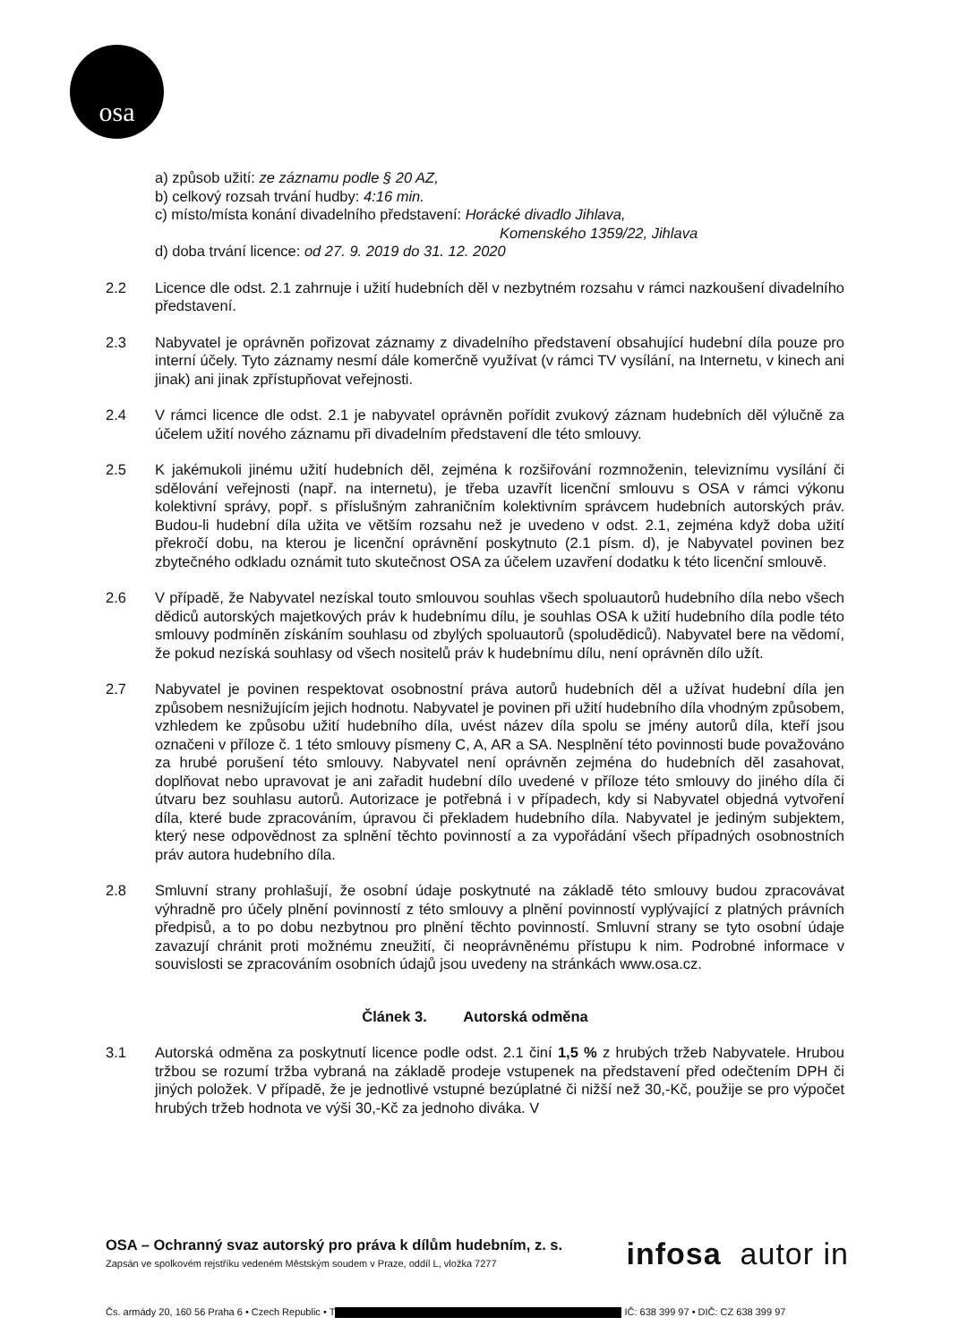osa
a) způsob užití: ze záznamu podle § 20 AZ,
b) celkový rozsah trvání hudby: 4:16 min.
c) místo/místa konání divadelního představení: Horácké divadlo Jihlava,
Komenského 1359/22, Jihlava
d) doba trvání licence: od 27. 9. 2019 do 31. 12. 2020
2.2 Licence dle odst. 2.1 zahrnuje i užití hudebních děl v nezbytném rozsahu v rámci nazkoušení divadelního představení.
2.3 Nabyvatel je oprávněn pořizovat záznamy z divadelního představení obsahující hudební díla pouze pro interní účely. Tyto záznamy nesmí dále komerčně využívat (v rámci TV vysílání, na Internetu, v kinech ani jinak) ani jinak zpřístupňovat veřejnosti.
2.4 V rámci licence dle odst. 2.1 je nabyvatel oprávněn pořídit zvukový záznam hudebních děl výlučně za účelem užití nového záznamu při divadelním představení dle této smlouvy.
2.5 K jakémukoli jinému užití hudebních děl, zejména k rozšiřování rozmnoženin, televiznímu vysílání či sdělování veřejnosti (např. na internetu), je třeba uzavřít licenční smlouvu s OSA v rámci výkonu kolektivní správy, popř. s příslušným zahraničním kolektivním správcem hudebních autorských práv. Budou-li hudební díla užita ve větším rozsahu než je uvedeno v odst. 2.1, zejména když doba užití překročí dobu, na kterou je licenční oprávnění poskytnuto (2.1 písm. d), je Nabyvatel povinen bez zbytečného odkladu oznámit tuto skutečnost OSA za účelem uzavření dodatku k této licenční smlouvě.
2.6 V případě, že Nabyvatel nezískal touto smlouvou souhlas všech spoluautorů hudebního díla nebo všech dědiců autorských majetkových práv k hudebnímu dílu, je souhlas OSA k užití hudebního díla podle této smlouvy podmíněn získáním souhlasu od zbylých spoluautorů (spoludědiců). Nabyvatel bere na vědomí, že pokud nezíská souhlasy od všech nositelů práv k hudebnímu dílu, není oprávněn dílo užít.
2.7 Nabyvatel je povinen respektovat osobnostní práva autorů hudebních děl a užívat hudební díla jen způsobem nesnižujícím jejich hodnotu. Nabyvatel je povinen při užití hudebního díla vhodným způsobem, vzhledem ke způsobu užití hudebního díla, uvést název díla spolu se jmény autorů díla, kteří jsou označeni v příloze č. 1 této smlouvy písmeny C, A, AR a SA. Nesplnění této povinnosti bude považováno za hrubé porušení této smlouvy. Nabyvatel není oprávněn zejména do hudebních děl zasahovat, doplňovat nebo upravovat je ani zařadit hudební dílo uvedené v příloze této smlouvy do jiného díla či útvaru bez souhlasu autorů. Autorizace je potřebná i v případech, kdy si Nabyvatel objedná vytvoření díla, které bude zpracováním, úpravou či překladem hudebního díla. Nabyvatel je jediným subjektem, který nese odpovědnost za splnění těchto povinností a za vypořádání všech případných osobnostních práv autora hudebního díla.
2.8 Smluvní strany prohlašují, že osobní údaje poskytnuté na základě této smlouvy budou zpracovávat výhradně pro účely plnění povinností z této smlouvy a plnění povinností vyplývající z platných právních předpisů, a to po dobu nezbytnou pro plnění těchto povinností. Smluvní strany se tyto osobní údaje zavazují chránit proti možnému zneužití, či neoprávněnému přístupu k nim. Podrobné informace v souvislosti se zpracováním osobních údajů jsou uvedeny na stránkách www.osa.cz.
Článek 3. Autorská odměna
3.1 Autorská odměna za poskytnutí licence podle odst. 2.1 činí 1,5 % z hrubých tržeb Nabyvatele. Hrubou tržbou se rozumí tržba vybraná na základě prodeje vstupenek na představení před odečtením DPH či jiných položek. V případě, že je jednotlivé vstupné bezúplatné či nižší než 30,-Kč, použije se pro výpočet hrubých tržeb hodnota ve výši 30,-Kč za jednoho diváka. V
OSA – Ochranný svaz autorský pro práva k dílům hudebním, z. s.
Zapsán ve spolkovém rejstříku vedeném Městským soudem v Praze, oddíl L, vložka 7277
infosa autor in
Čs. armády 20, 160 56 Praha 6 • Czech Republic • T IČ: 638 399 97 • DIČ: CZ 638 399 97